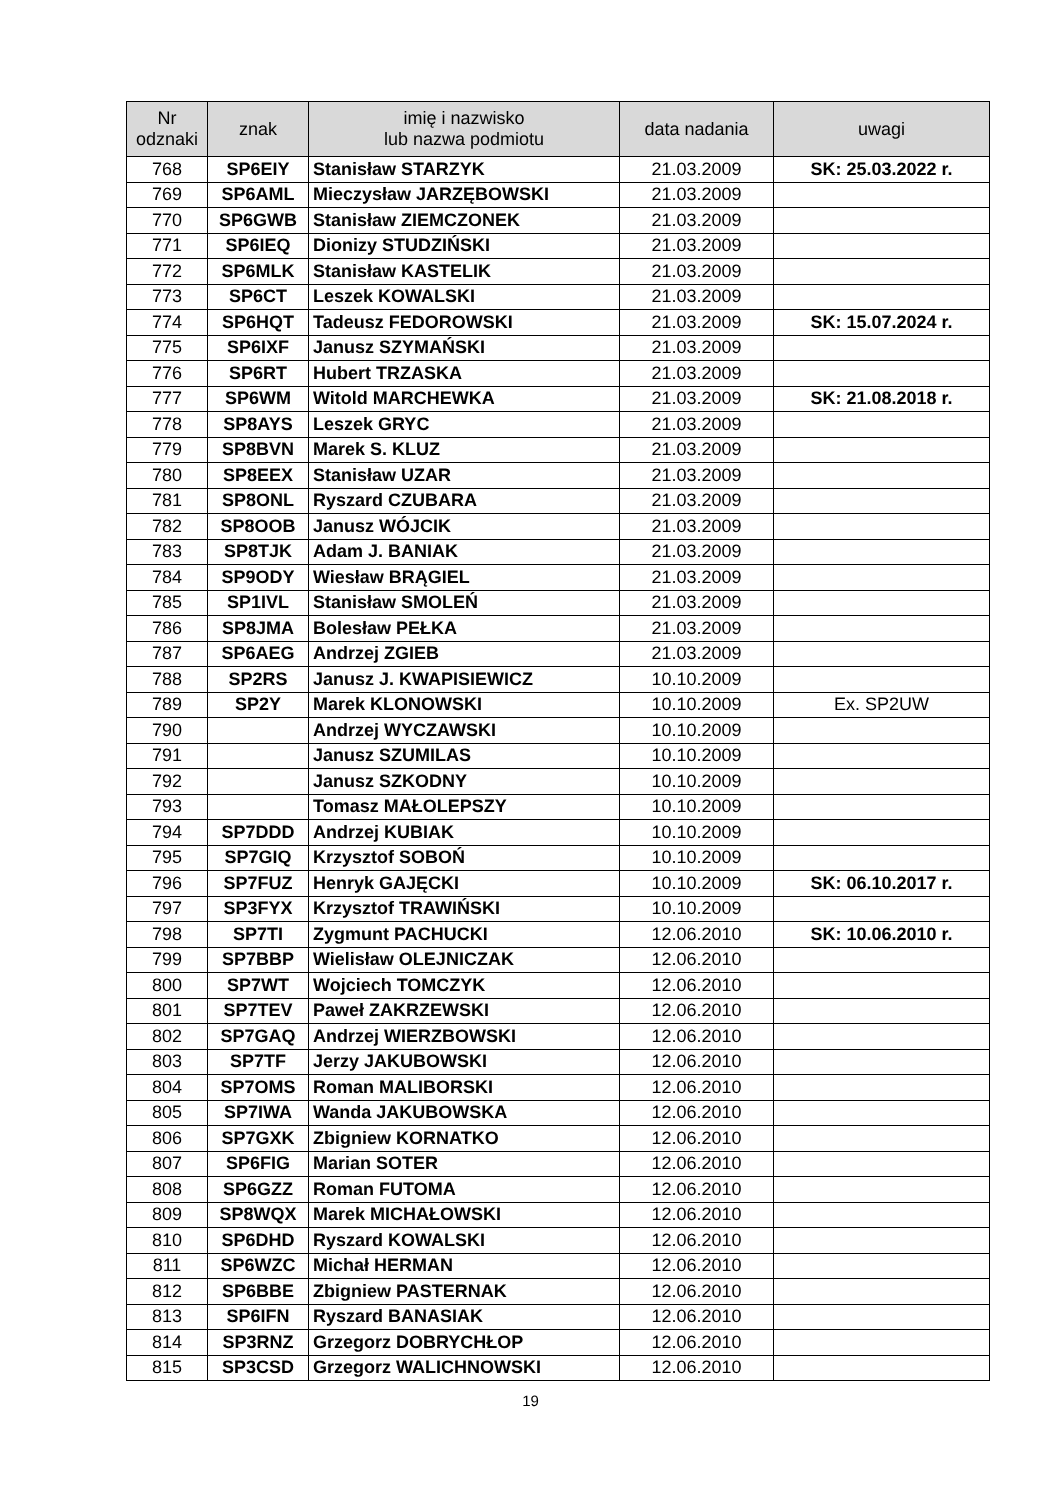| Nr odznaki | znak | imię i nazwisko lub nazwa podmiotu | data nadania | uwagi |
| --- | --- | --- | --- | --- |
| 768 | SP6EIY | Stanisław STARZYK | 21.03.2009 | SK: 25.03.2022 r. |
| 769 | SP6AML | Mieczysław JARZĘBOWSKI | 21.03.2009 | |
| 770 | SP6GWB | Stanisław ZIEMCZONEK | 21.03.2009 | |
| 771 | SP6IEQ | Dionizy STUDZIŃSKI | 21.03.2009 | |
| 772 | SP6MLK | Stanisław KASTELIK | 21.03.2009 | |
| 773 | SP6CT | Leszek KOWALSKI | 21.03.2009 | |
| 774 | SP6HQT | Tadeusz FEDOROWSKI | 21.03.2009 | SK: 15.07.2024 r. |
| 775 | SP6IXF | Janusz SZYMAŃSKI | 21.03.2009 | |
| 776 | SP6RT | Hubert TRZASKA | 21.03.2009 | |
| 777 | SP6WM | Witold MARCHEWKA | 21.03.2009 | SK: 21.08.2018 r. |
| 778 | SP8AYS | Leszek GRYC | 21.03.2009 | |
| 779 | SP8BVN | Marek S. KLUZ | 21.03.2009 | |
| 780 | SP8EEX | Stanisław UZAR | 21.03.2009 | |
| 781 | SP8ONL | Ryszard CZUBARA | 21.03.2009 | |
| 782 | SP8OOB | Janusz WÓJCIK | 21.03.2009 | |
| 783 | SP8TJK | Adam J. BANIAK | 21.03.2009 | |
| 784 | SP9ODY | Wiesław BRĄGIEL | 21.03.2009 | |
| 785 | SP1IVL | Stanisław SMOLEŃ | 21.03.2009 | |
| 786 | SP8JMA | Bolesław PEŁKA | 21.03.2009 | |
| 787 | SP6AEG | Andrzej ZGIEB | 21.03.2009 | |
| 788 | SP2RS | Janusz J. KWAPISIEWICZ | 10.10.2009 | |
| 789 | SP2Y | Marek KLONOWSKI | 10.10.2009 | Ex. SP2UW |
| 790 | | Andrzej WYCZAWSKI | 10.10.2009 | |
| 791 | | Janusz SZUMILAS | 10.10.2009 | |
| 792 | | Janusz SZKODNY | 10.10.2009 | |
| 793 | | Tomasz MAŁOLEPSZY | 10.10.2009 | |
| 794 | SP7DDD | Andrzej KUBIAK | 10.10.2009 | |
| 795 | SP7GIQ | Krzysztof SOBOŃ | 10.10.2009 | |
| 796 | SP7FUZ | Henryk GAJĘCKI | 10.10.2009 | SK: 06.10.2017 r. |
| 797 | SP3FYX | Krzysztof TRAWIŃSKI | 10.10.2009 | |
| 798 | SP7TI | Zygmunt PACHUCKI | 12.06.2010 | SK: 10.06.2010 r. |
| 799 | SP7BBP | Wielisław OLEJNICZAK | 12.06.2010 | |
| 800 | SP7WT | Wojciech TOMCZYK | 12.06.2010 | |
| 801 | SP7TEV | Paweł ZAKRZEWSKI | 12.06.2010 | |
| 802 | SP7GAQ | Andrzej WIERZBOWSKI | 12.06.2010 | |
| 803 | SP7TF | Jerzy JAKUBOWSKI | 12.06.2010 | |
| 804 | SP7OMS | Roman MALIBORSKI | 12.06.2010 | |
| 805 | SP7IWA | Wanda JAKUBOWSKA | 12.06.2010 | |
| 806 | SP7GXK | Zbigniew KORNATKO | 12.06.2010 | |
| 807 | SP6FIG | Marian SOTER | 12.06.2010 | |
| 808 | SP6GZZ | Roman FUTOMA | 12.06.2010 | |
| 809 | SP8WQX | Marek MICHAŁOWSKI | 12.06.2010 | |
| 810 | SP6DHD | Ryszard KOWALSKI | 12.06.2010 | |
| 811 | SP6WZC | Michał HERMAN | 12.06.2010 | |
| 812 | SP6BBE | Zbigniew PASTERNAK | 12.06.2010 | |
| 813 | SP6IFN | Ryszard BANASIAK | 12.06.2010 | |
| 814 | SP3RNZ | Grzegorz DOBRYCHŁOP | 12.06.2010 | |
| 815 | SP3CSD | Grzegorz WALICHNOWSKI | 12.06.2010 | |
19